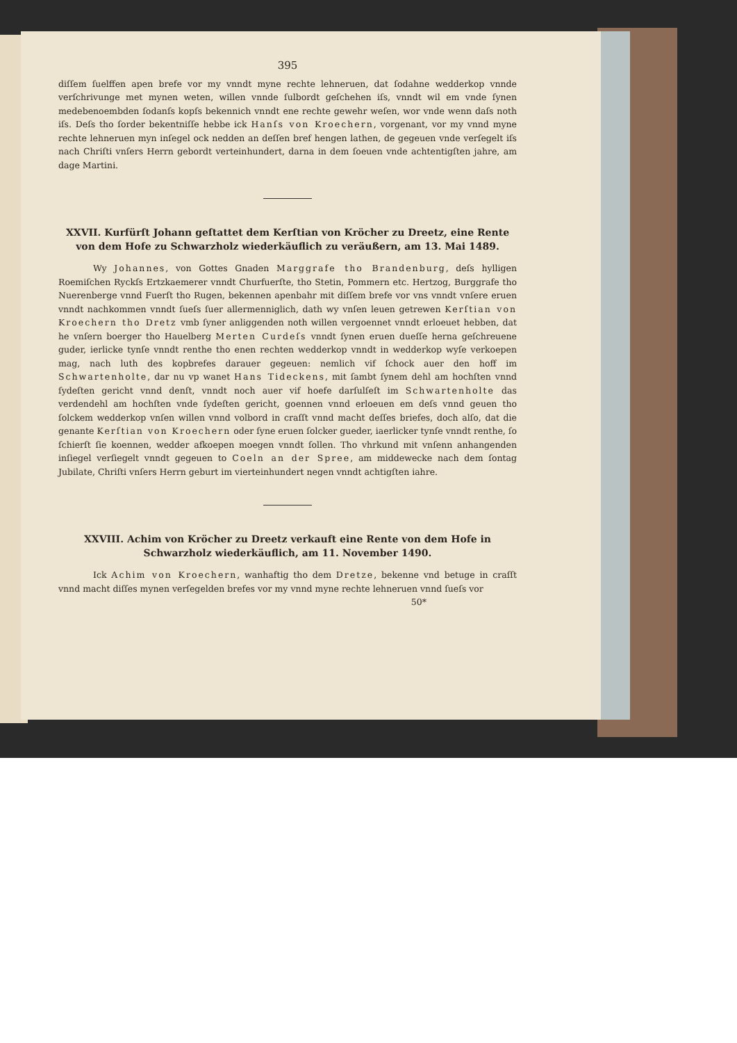395
diſſem ſuelffen apen brefe vor my vnndt myne rechte lehneruen, dat ſodahne wedderkop vnnde verſchrivunge met mynen weten, willen vnnde ſulbordt geſchehen iſs, vnndt wil em vnde ſynen medebenoembden ſodanſs kopſs bekennich vnndt ene rechte gewehr weſen, wor vnde wenn daſs noth iſs. Deſs tho ſorder bekentniſſe hebbe ick Hanſs von Kroechern, vorgenant, vor my vnnd myne rechte lehneruen myn inſegel ock nedden an deſſen bref hengen lathen, de gegeuen vnde verſegelt iſs nach Chriſti vnſers Herrn gebordt verteinhundert, darna in dem ſoeuen vnde achtentigſten jahre, am dage Martini.
XXVII. Kurfürſt Johann geſtattet dem Kerſtian von Kröcher zu Dreetz, eine Rente von dem Hofe zu Schwarzholz wiederkäuflich zu veräußern, am 13. Mai 1489.
Wy Johannes, von Gottes Gnaden Marggrafe tho Brandenburg, deſs hylligen Roemiſchen Ryckſs Ertzkaemerer vnndt Churfuerſte, tho Stetin, Pommern etc. Hertzog, Burggrafe tho Nuerenberge vnnd Fuerſt tho Rugen, bekennen apenbahr mit diſſem brefe vor vns vnndt vnſere eruen vnndt nachkommen vnndt ſueſs ſuer allermenniglich, dath wy vnſen leuen getrewen Kerſtian von Kroechern tho Dretz vmb ſyner anliggenden noth willen vergoennet vnndt erloeuet hebben, dat he vnſern boerger tho Hauelberg Merten Curdeſs vnndt ſynen eruen dueſſe herna geſchreuene guder, ierlicke tynſe vnndt renthe tho enen rechten wedderkop vnndt in wedderkop wyſe verkoepen mag, nach luth des kopbrefes darauer gegeuen: nemlich vif ſchock auer den hoff im Schwartenholte, dar nu vp wanet Hans Tideckens, mit ſambt ſynem dehl am hochſten vnnd ſydeſten gericht vnnd denſt, vnndt noch auer vif hoefe darſulſeſt im Schwartenholte das verdendehl am hochſten vnde ſydeſten gericht, goennen vnnd erloeuen em deſs vnnd geuen tho ſolckem wedderkop vnſen willen vnnd volbord in craſſt vnnd macht deſſes briefes, doch alſo, dat die genante Kerſtian von Kroechern oder ſyne eruen ſolcker gueder, iaerlicker tynſe vnndt renthe, ſo ſchierſt ſie koennen, wedder afkoepen moegen vnndt ſollen. Tho vhrkund mit vnſenn anhangenden inſiegel verſiegelt vnndt gegeuen to Coeln an der Spree, am middewecke nach dem ſontag Jubilate, Chriſti vnſers Herrn geburt im vierteinhundert negen vnndt achtigſten iahre.
XXVIII. Achim von Kröcher zu Dreetz verkauft eine Rente von dem Hofe in Schwarzholz wiederkäuflich, am 11. November 1490.
Ick Achim von Kroechern, wanhaftig tho dem Dretze, bekenne vnd betuge in craſſt vnnd macht diſſes mynen verſegelden brefes vor my vnnd myne rechte lehneruen vnnd ſueſs vor
50*